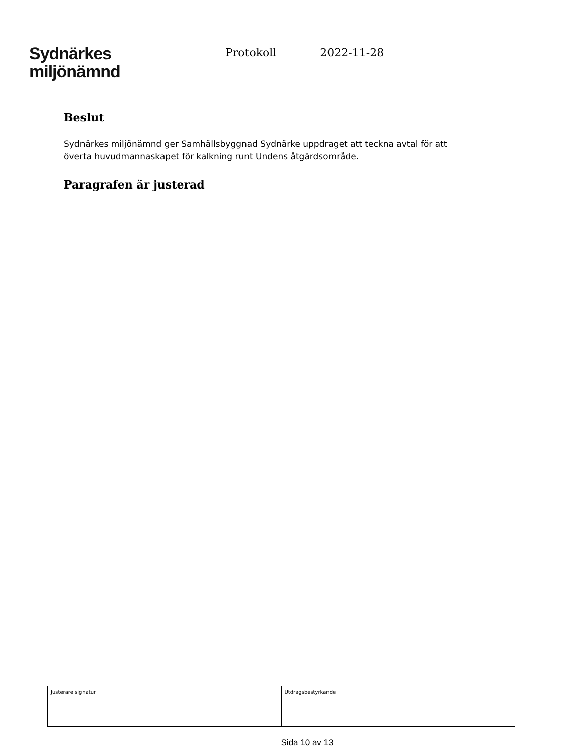Sydnärkes
miljönämnd
Protokoll 2022-11-28
Beslut
Sydnärkes miljönämnd ger Samhällsbyggnad Sydnärke uppdraget att teckna avtal för att överta huvudmannaskapet för kalkning runt Undens åtgärdsområde.
Paragrafen är justerad
| Justerare signatur | Utdragsbestyrkande |
Sida 10 av 13